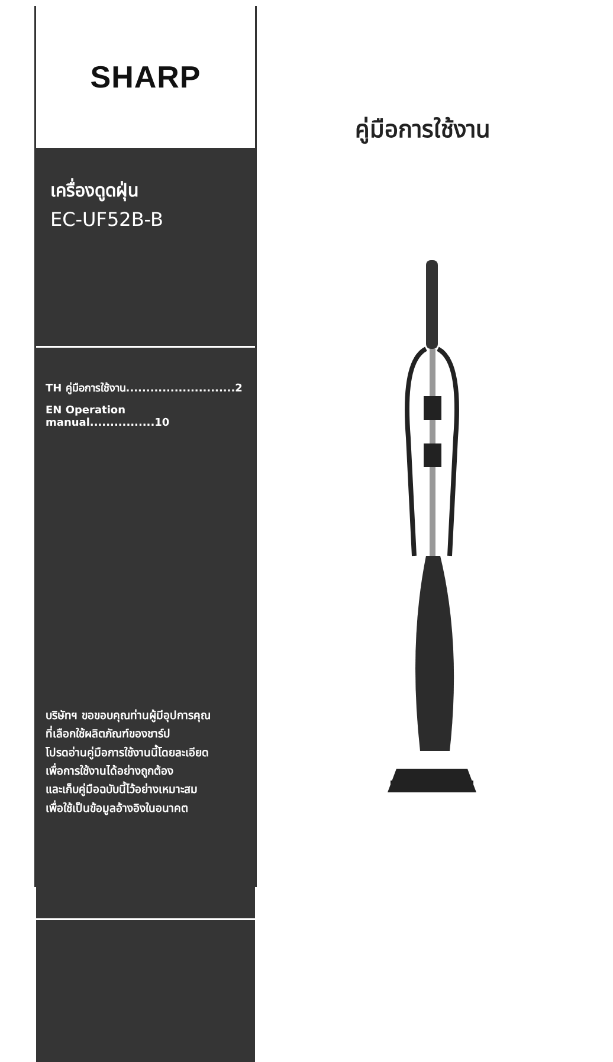SHARP
เครื่องดูดฝุ่น
EC-UF52B-B
TH คู่มือการใช้งาน...........................2
EN Operation manual................10
บริษัทฯ ขอขอบคุณท่านผู้มีอุปการคุณ
ที่เลือกใช้ผลิตภัณฑ์ของชาร์ป
โปรดอ่านคู่มือการใช้งานนี้โดยละเอียด
เพื่อการใช้งานได้อย่างถูกต้อง
และเก็บคู่มือฉบับนี้ไว้อย่างเหมาะสม
เพื่อใช้เป็นข้อมูลอ้างอิงในอนาคต
คู่มือการใช้งาน